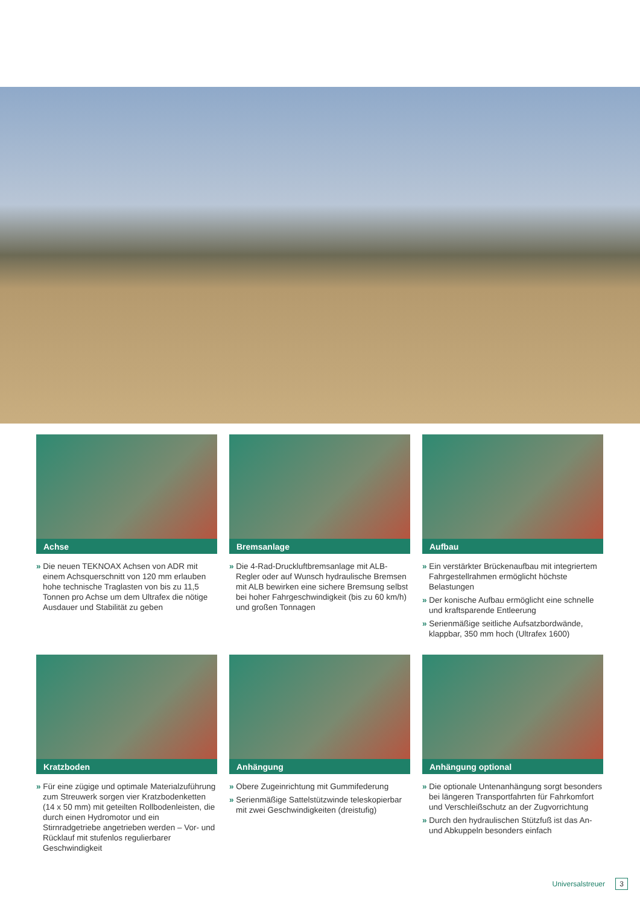Achse
» Die neuen TEKNOAX Achsen von ADR mit einem Achsquerschnitt von 120 mm erlauben hohe technische Traglasten von bis zu 11,5 Tonnen pro Achse um dem Ultrafex die nötige Ausdauer und Stabilität zu geben
Bremsanlage
» Die 4-Rad-Druckluftbremsanlage mit ALB-Regler oder auf Wunsch hydraulische Bremsen mit ALB bewirken eine sichere Bremsung selbst bei hoher Fahrgeschwindigkeit (bis zu 60 km/h) und großen Tonnagen
Aufbau
» Ein verstärkter Brückenaufbau mit integriertem Fahrgestellrahmen ermöglicht höchste Belastungen
» Der konische Aufbau ermöglicht eine schnelle und kraftsparende Entleerung
» Serienmäßige seitliche Aufsatzbordwände, klappbar, 350 mm hoch (Ultrafex 1600)
Kratzboden
» Für eine zügige und optimale Materialzuführung zum Streuwerk sorgen vier Kratzbodenketten (14 x 50 mm) mit geteilten Rollbodenleisten, die durch einen Hydromotor und ein Stirnradgetriebe angetrieben werden – Vor- und Rücklauf mit stufenlos regulierbarer Geschwindigkeit
Anhängung
» Obere Zugeinrichtung mit Gummi­federung
» Serienmäßige Sattelstützwinde teleskopierbar mit zwei Geschwindigkeiten (dreistufig)
Anhängung optional
» Die optionale Untenanhängung sorgt besonders bei längeren Transportfahrten für Fahrkomfort und Verschleißschutz an der Zugvorrichtung
» Durch den hydraulischen Stützfuß ist das An- und Abkuppeln besonders einfach
Universalstreuer 3